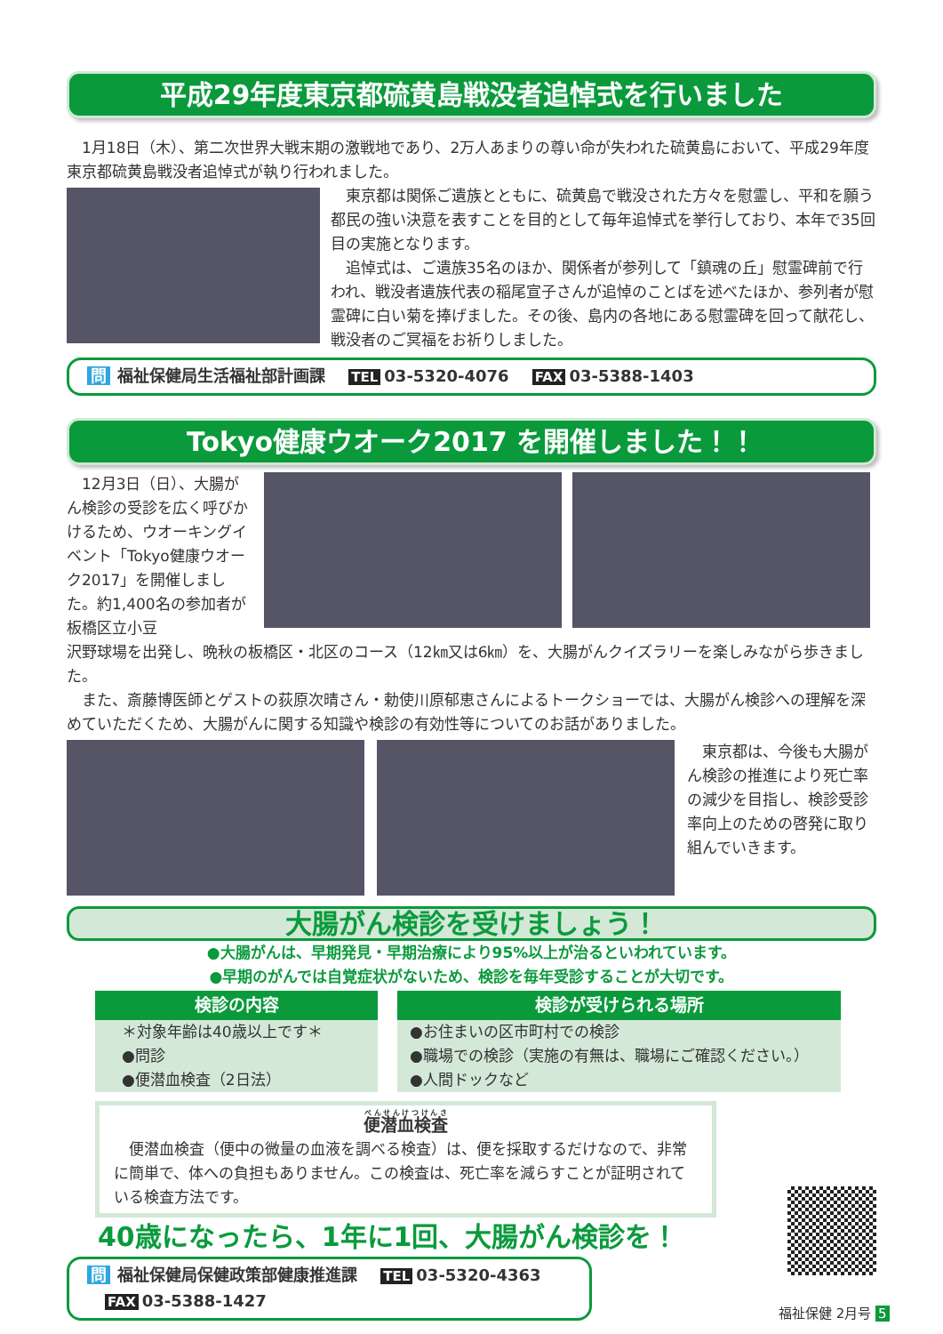平成29年度東京都硫黄島戦没者追悼式を行いました
1月18日（木）、第二次世界大戦末期の激戦地であり、2万人あまりの尊い命が失われた硫黄島において、平成29年度東京都硫黄島戦没者追悼式が執り行われました。
東京都は関係ご遺族とともに、硫黄島で戦没された方々を慰霊し、平和を願う都民の強い決意を表すことを目的として毎年追悼式を挙行しており、本年で35回目の実施となります。
追悼式は、ご遺族35名のほか、関係者が参列して「鎮魂の丘」慰霊碑前で行われ、戦没者遺族代表の稲尾宣子さんが追悼のことばを述べたほか、参列者が慰霊碑に白い菊を捧げました。その後、島内の各地にある慰霊碑を回って献花し、戦没者のご冥福をお祈りしました。
問 福祉保健局生活福祉部計画課 TEL 03-5320-4076 FAX 03-5388-1403
Tokyo健康ウオーク2017 を開催しました！！
12月3日（日）、大腸がん検診の受診を広く呼びかけるため、ウオーキングイベント「Tokyo健康ウオーク2017」を開催しました。約1,400名の参加者が板橋区立小豆
沢野球場を出発し、晩秋の板橋区・北区のコース（12㎞又は6㎞）を、大腸がんクイズラリーを楽しみながら歩きました。
また、斎藤博医師とゲストの荻原次晴さん・勅使川原郁恵さんによるトークショーでは、大腸がん検診への理解を深めていただくため、大腸がんに関する知識や検診の有効性等についてのお話がありました。
東京都は、今後も大腸がん検診の推進により死亡率の減少を目指し、検診受診率向上のための啓発に取り組んでいきます。
大腸がん検診を受けましょう！
●大腸がんは、早期発見・早期治療により95%以上が治るといわれています。
●早期のがんでは自覚症状がないため、検診を毎年受診することが大切です。
検診の内容
＊対象年齢は40歳以上です＊
●問診
●便潜血検査（2日法）
検診が受けられる場所
●お住まいの区市町村での検診
●職場での検診（実施の有無は、職場にご確認ください。）
●人間ドックなど
便潜血検査
便潜血検査（便中の微量の血液を調べる検査）は、便を採取するだけなので、非常に簡単で、体への負担もありません。この検査は、死亡率を減らすことが証明されている検査方法です。
40歳になったら、1年に1回、大腸がん検診を！
問 福祉保健局保健政策部健康推進課 TEL 03-5320-4363 FAX 03-5388-1427
福祉保健 2月号 5